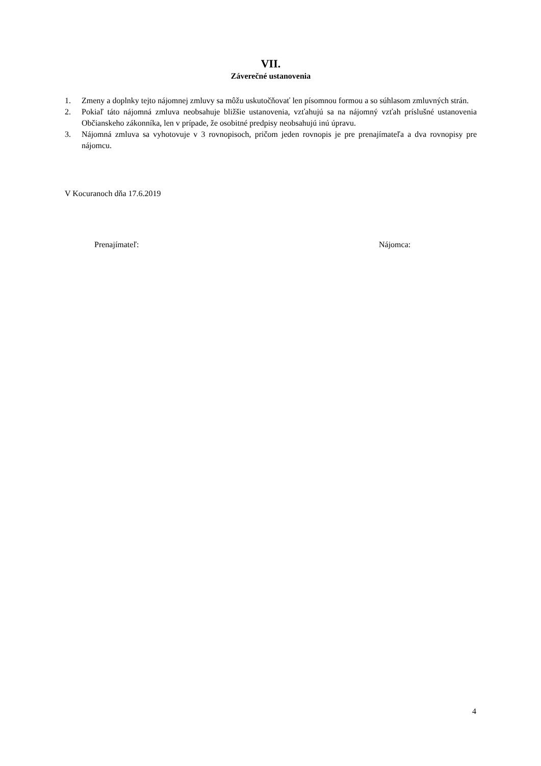VII.
Záverečné ustanovenia
1. Zmeny a doplnky tejto nájomnej zmluvy sa môžu uskutočňovať len písomnou formou a so súhlasom zmluvných strán.
2. Pokiaľ táto nájomná zmluva neobsahuje bližšie ustanovenia, vzťahujú sa na nájomný vzťah príslušné ustanovenia Občianskeho zákonníka, len v prípade, že osobitné predpisy neobsahujú inú úpravu.
3. Nájomná zmluva sa vyhotovuje v 3 rovnopisoch, pričom jeden rovnopis je pre prenajímateľa a dva rovnopisy pre nájomcu.
V Kocuranoch dňa 17.6.2019
Prenajímateľ: Nájomca:
4